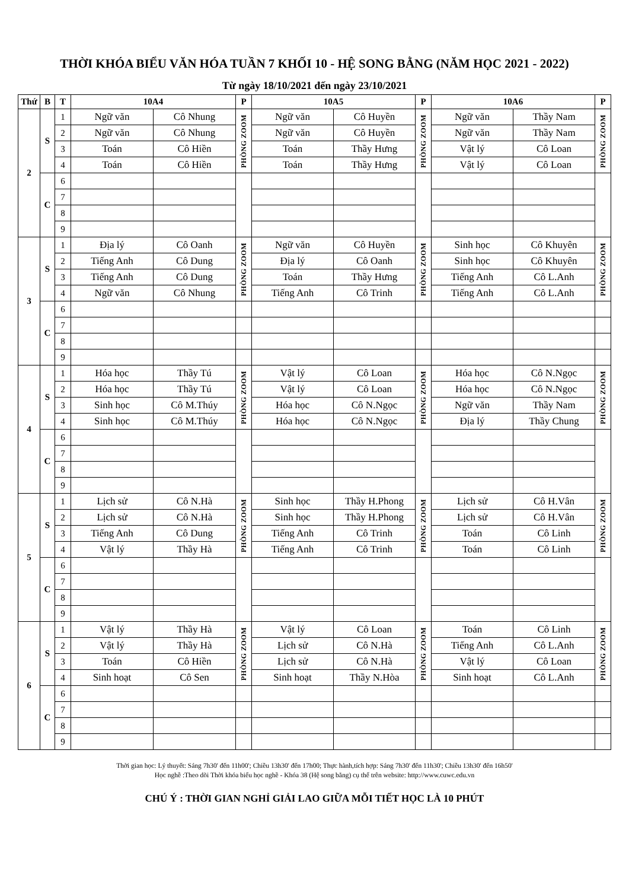THỜI KHÓA BIỂU VĂN HÓA TUẦN 7 KHỐI 10 - HỆ SONG BẰNG (NĂM HỌC 2021 - 2022)
Từ ngày 18/10/2021 đến ngày 23/10/2021
| Thứ | B | T | 10A4 | | P | 10A5 | | P | 10A6 | | P |
| --- | --- | --- | --- | --- | --- | --- | --- | --- | --- | --- | --- |
| 2 | S | 1 | Ngữ văn | Cô Nhung | PHÒNG ZOOM | Ngữ văn | Cô Huyền | PHÒNG ZOOM | Ngữ văn | Thầy Nam | PHÒNG ZOOM |
| | | 2 | Ngữ văn | Cô Nhung | | Ngữ văn | Cô Huyền | | Ngữ văn | Thầy Nam | |
| | | 3 | Toán | Cô Hiền | | Toán | Thầy Hưng | | Vật lý | Cô Loan | |
| | | 4 | Toán | Cô Hiền | | Toán | Thầy Hưng | | Vật lý | Cô Loan | |
| | C | 6 | | | | | | | | | |
| | | 7 | | | | | | | | | |
| | | 8 | | | | | | | | | |
| | | 9 | | | | | | | | | |
| 3 | S | 1 | Địa lý | Cô Oanh | PHÒNG ZOOM | Ngữ văn | Cô Huyền | PHÒNG ZOOM | Sinh học | Cô Khuyên | PHÒNG ZOOM |
| | | 2 | Tiếng Anh | Cô Dung | | Địa lý | Cô Oanh | | Sinh học | Cô Khuyên | |
| | | 3 | Tiếng Anh | Cô Dung | | Toán | Thầy Hưng | | Tiếng Anh | Cô L.Anh | |
| | | 4 | Ngữ văn | Cô Nhung | | Tiếng Anh | Cô Trinh | | Tiếng Anh | Cô L.Anh | |
| | C | 6 | | | | | | | | | |
| | | 7 | | | | | | | | | |
| | | 8 | | | | | | | | | |
| | | 9 | | | | | | | | | |
| 4 | S | 1 | Hóa học | Thầy Tú | PHÒNG ZOOM | Vật lý | Cô Loan | PHÒNG ZOOM | Hóa học | Cô N.Ngọc | PHÒNG ZOOM |
| | | 2 | Hóa học | Thầy Tú | | Vật lý | Cô Loan | | Hóa học | Cô N.Ngọc | |
| | | 3 | Sinh học | Cô M.Thúy | | Hóa học | Cô N.Ngọc | | Ngữ văn | Thầy Nam | |
| | | 4 | Sinh học | Cô M.Thúy | | Hóa học | Cô N.Ngọc | | Địa lý | Thầy Chung | |
| | C | 6 | | | | | | | | | |
| | | 7 | | | | | | | | | |
| | | 8 | | | | | | | | | |
| | | 9 | | | | | | | | | |
| 5 | S | 1 | Lịch sử | Cô N.Hà | PHÒNG ZOOM | Sinh học | Thầy H.Phong | PHÒNG ZOOM | Lịch sử | Cô H.Vân | PHÒNG ZOOM |
| | | 2 | Lịch sử | Cô N.Hà | | Sinh học | Thầy H.Phong | | Lịch sử | Cô H.Vân | |
| | | 3 | Tiếng Anh | Cô Dung | | Tiếng Anh | Cô Trinh | | Toán | Cô Linh | |
| | | 4 | Vật lý | Thầy Hà | | Tiếng Anh | Cô Trinh | | Toán | Cô Linh | |
| | C | 6 | | | | | | | | | |
| | | 7 | | | | | | | | | |
| | | 8 | | | | | | | | | |
| | | 9 | | | | | | | | | |
| 6 | S | 1 | Vật lý | Thầy Hà | PHÒNG ZOOM | Vật lý | Cô Loan | PHÒNG ZOOM | Toán | Cô Linh | PHÒNG ZOOM |
| | | 2 | Vật lý | Thầy Hà | | Lịch sử | Cô N.Hà | | Tiếng Anh | Cô L.Anh | |
| | | 3 | Toán | Cô Hiền | | Lịch sử | Cô N.Hà | | Vật lý | Cô Loan | |
| | | 4 | Sinh hoạt | Cô Sen | | Sinh hoạt | Thầy N.Hòa | | Sinh hoạt | Cô L.Anh | |
| | C | 6 | | | | | | | | | |
| | | 7 | | | | | | | | | |
| | | 8 | | | | | | | | | |
| | | 9 | | | | | | | | | |
Thời gian học: Lý thuyết: Sáng 7h30' đến 11h00'; Chiều 13h30' đến 17h00; Thực hành,tích hợp: Sáng 7h30' đến 11h30'; Chiều 13h30' đến 16h50'
Học nghề :Theo dõi Thời khóa biểu học nghề - Khóa 38 (Hệ song bằng) cụ thể trên website: http://www.cuwc.edu.vn
CHÚ Ý : THỜI GIAN NGHỈ GIẢI LAO GIỮA MỖI TIẾT HỌC LÀ 10 PHÚT